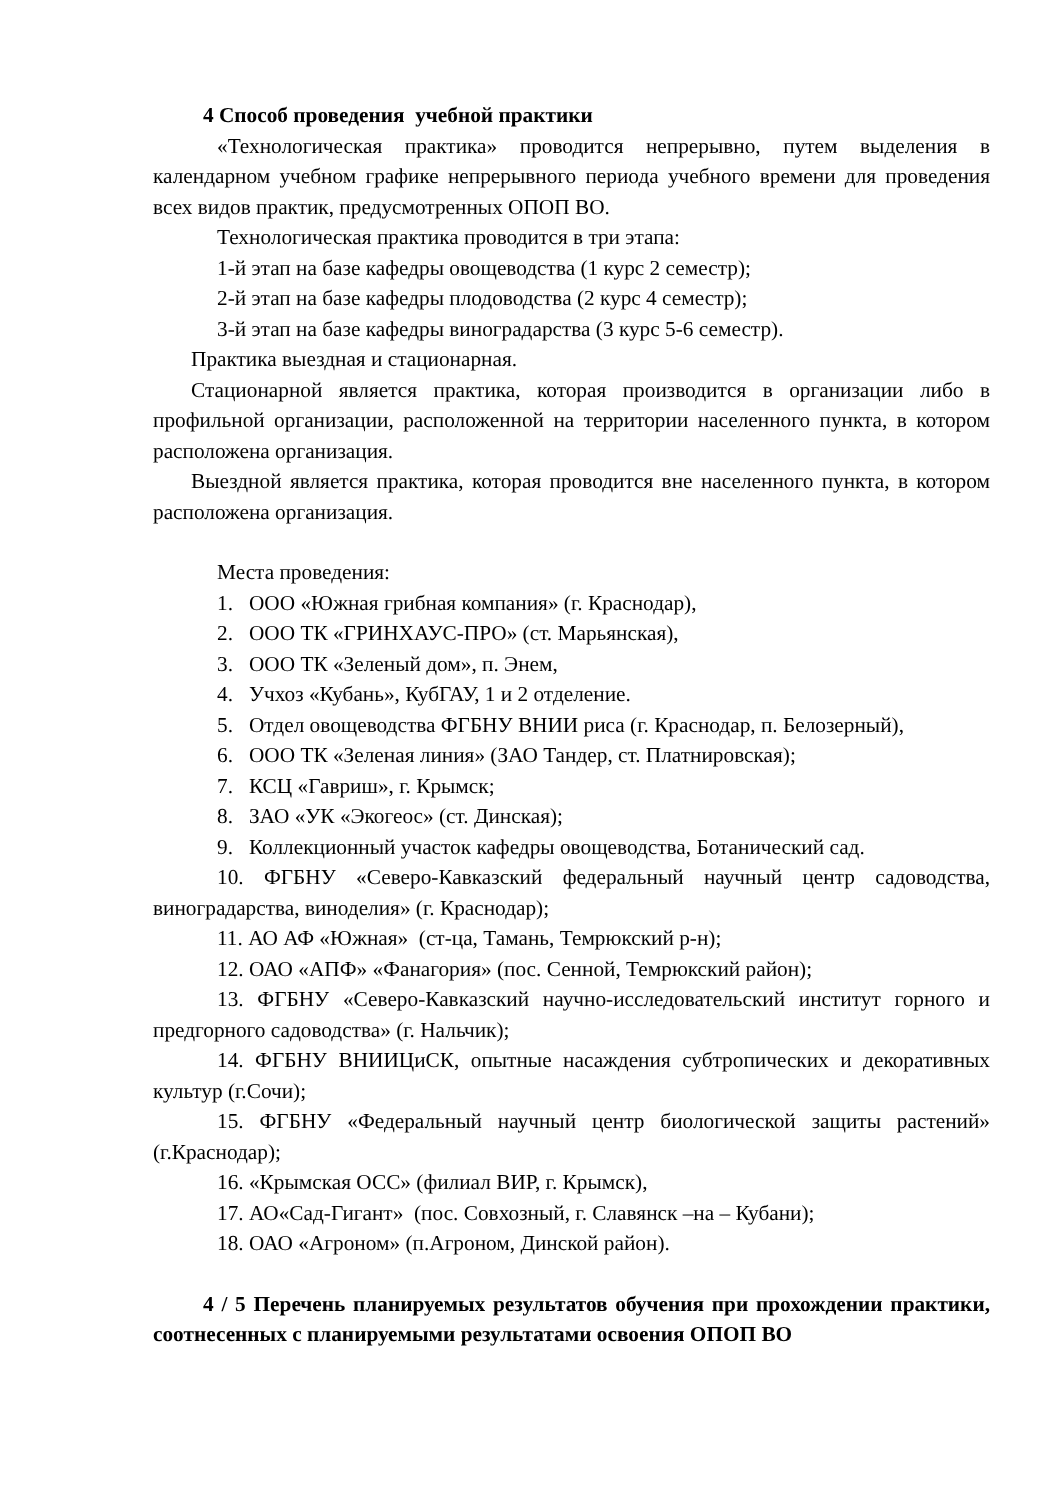4 Способ проведения учебной практики
«Технологическая практика» проводится непрерывно, путем выделения в календарном учебном графике непрерывного периода учебного времени для проведения всех видов практик, предусмотренных ОПОП ВО.
Технологическая практика проводится в три этапа:
1-й этап на базе кафедры овощеводства (1 курс 2 семестр);
2-й этап на базе кафедры плодоводства (2 курс 4 семестр);
3-й этап на базе кафедры виноградарства (3 курс 5-6 семестр).
Практика выездная и стационарная.
Стационарной является практика, которая производится в организации либо в профильной организации, расположенной на территории населенного пункта, в котором расположена организация.
Выездной является практика, которая проводится вне населенного пункта, в котором расположена организация.
Места проведения:
1. ООО «Южная грибная компания» (г. Краснодар),
2. ООО ТК «ГРИНХАУС-ПРО» (ст. Марьянская),
3. ООО ТК «Зеленый дом», п. Энем,
4. Учхоз «Кубань», КубГАУ, 1 и 2 отделение.
5. Отдел овощеводства ФГБНУ ВНИИ риса (г. Краснодар, п. Белозерный),
6. ООО ТК «Зеленая линия» (ЗАО Тандер, ст. Платнировская);
7. КСЦ «Гавриш», г. Крымск;
8. ЗАО «УК «Экогеос» (ст. Динская);
9. Коллекционный участок кафедры овощеводства, Ботанический сад.
10. ФГБНУ «Северо-Кавказский федеральный научный центр садоводства, виноградарства, виноделия» (г. Краснодар);
11. АО АФ «Южная» (ст-ца, Тамань, Темрюкский р-н);
12. ОАО «АПФ» «Фанагория» (пос. Сенной, Темрюкский район);
13. ФГБНУ «Северо-Кавказский научно-исследовательский институт горного и предгорного садоводства» (г. Нальчик);
14. ФГБНУ ВНИИЦиСК, опытные насаждения субтропических и декоративных культур (г.Сочи);
15. ФГБНУ «Федеральный научный центр биологической защиты растений» (г.Краснодар);
16. «Крымская ОСС» (филиал ВИР, г. Крымск),
17. АО«Сад-Гигант» (пос. Совхозный, г. Славянск –на – Кубани);
18. ОАО «Агроном» (п.Агроном, Динской район).
4 / 5 Перечень планируемых результатов обучения при прохождении практики, соотнесенных с планируемыми результатами освоения ОПОП ВО